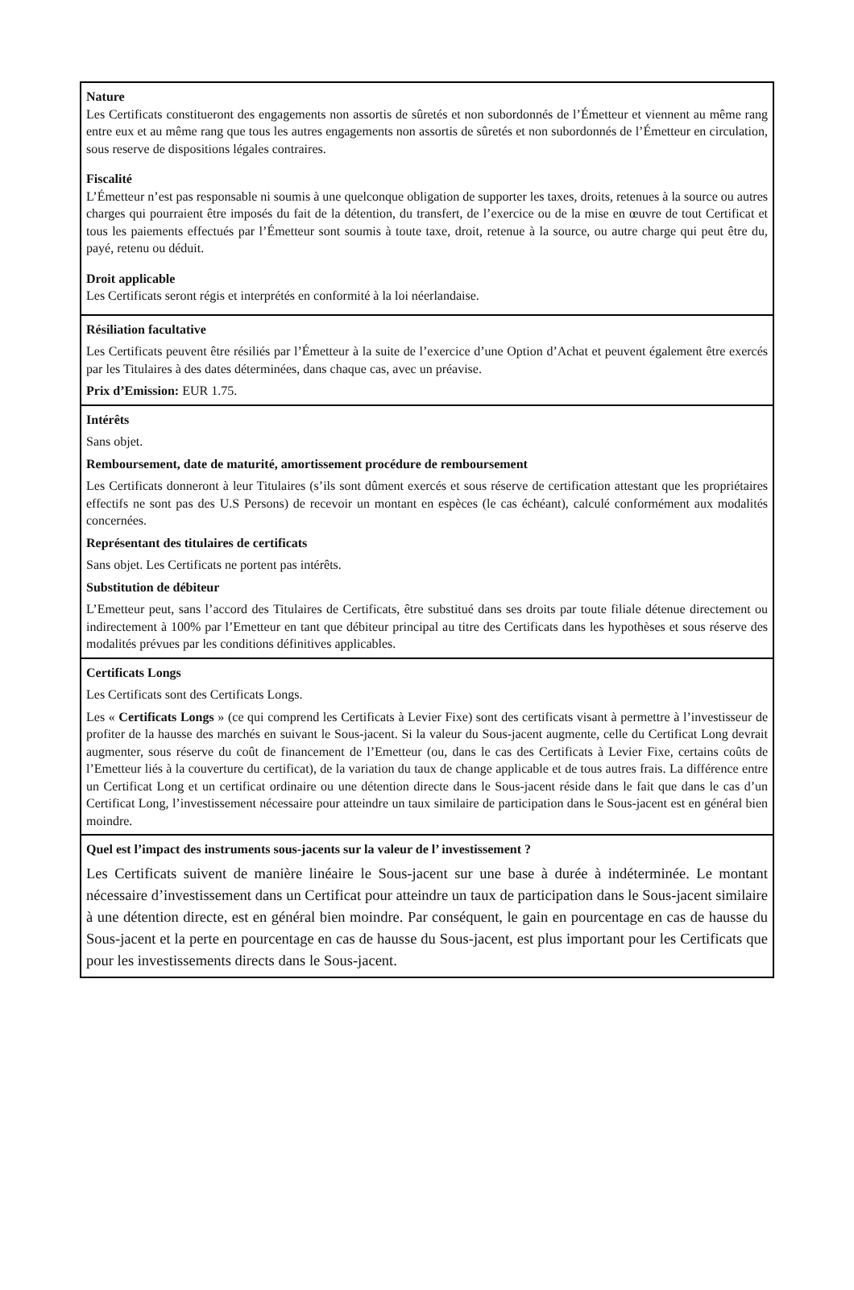Nature
Les Certificats constitueront des engagements non assortis de sûretés et non subordonnés de l’Émetteur et viennent au même rang entre eux et au même rang que tous les autres engagements non assortis de sûretés et non subordonnés de l’Émetteur en circulation, sous reserve de dispositions légales contraires.
Fiscalité
L’Émetteur n’est pas responsable ni soumis à une quelconque obligation de supporter les taxes, droits, retenues à la source ou autres charges qui pourraient être imposés du fait de la détention, du transfert, de l’exercice ou de la mise en œuvre de tout Certificat et tous les paiements effectués par l’Émetteur sont soumis à toute taxe, droit, retenue à la source, ou autre charge qui peut être du, payé, retenu ou déduit.
Droit applicable
Les Certificats seront régis et interprétés en conformité à la loi néerlandaise.
Résiliation facultative
Les Certificats peuvent être résiliés par l’Émetteur à la suite de l’exercice d’une Option d’Achat et peuvent également être exercés par les Titulaires à des dates déterminées, dans chaque cas, avec un préavise.
Prix d’Emission: EUR 1.75.
Intérêts
Sans objet.
Remboursement, date de maturité, amortissement procédure de remboursement
Les Certificats donneront à leur Titulaires (s’ils sont dûment exercés et sous réserve de certification attestant que les propriétaires effectifs ne sont pas des U.S Persons) de recevoir un montant en espèces (le cas échéant), calculé conformément aux modalités concernées.
Représentant des titulaires de certificats
Sans objet. Les Certificats ne portent pas intérêts.
Substitution de débiteur
L’Emetteur peut, sans l’accord des Titulaires de Certificats, être substitué dans ses droits par toute filiale détenue directement ou indirectement à 100% par l’Emetteur en tant que débiteur principal au titre des Certificats dans les hypothèses et sous réserve des modalités prévues par les conditions définitives applicables.
Certificats Longs
Les Certificats sont des Certificats Longs.
Les « Certificats Longs » (ce qui comprend les Certificats à Levier Fixe) sont des certificats visant à permettre à l’investisseur de profiter de la hausse des marchés en suivant le Sous-jacent. Si la valeur du Sous-jacent augmente, celle du Certificat Long devrait augmenter, sous réserve du coût de financement de l’Emetteur (ou, dans le cas des Certificats à Levier Fixe, certains coûts de l’Emetteur liés à la couverture du certificat), de la variation du taux de change applicable et de tous autres frais. La différence entre un Certificat Long et un certificat ordinaire ou une détention directe dans le Sous-jacent réside dans le fait que dans le cas d’un Certificat Long, l’investissement nécessaire pour atteindre un taux similaire de participation dans le Sous-jacent est en général bien moindre.
Quel est l’impact des instruments sous-jacents sur la valeur de l’ investissement ?
Les Certificats suivent de manière linéaire le Sous-jacent sur une base à durée à indéterminée. Le montant nécessaire d’investissement dans un Certificat pour atteindre un taux de participation dans le Sous-jacent similaire à une détention directe, est en général bien moindre. Par conséquent, le gain en pourcentage en cas de hausse du Sous-jacent et la perte en pourcentage en cas de hausse du Sous-jacent, est plus important pour les Certificats que pour les investissements directs dans le Sous-jacent.